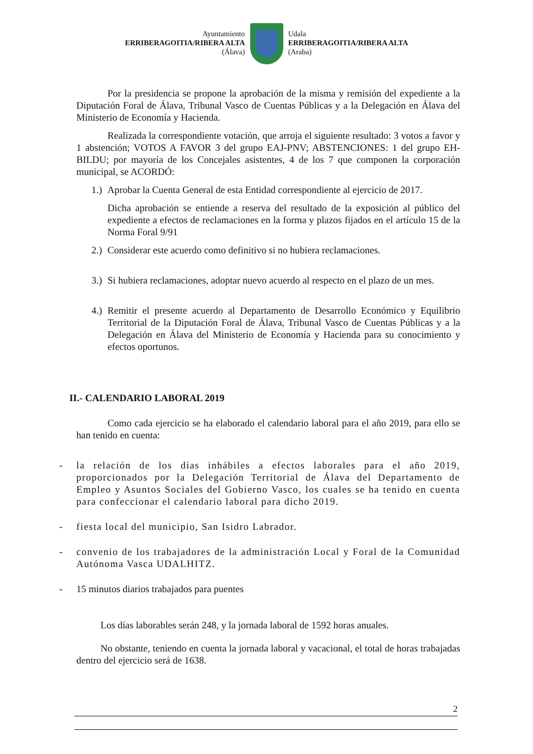Ayuntamiento
ERRIBERAGOITIA/RIBERA ALTA
(Álava)
Udala
ERRIBERAGOITIA/RIBERA ALTA
(Araba)
Por la presidencia se propone la aprobación de la misma y remisión del expediente a la Diputación Foral de Álava, Tribunal Vasco de Cuentas Públicas y a la Delegación en Álava del Ministerio de Economía y Hacienda.
Realizada la correspondiente votación, que arroja el siguiente resultado: 3 votos a favor y 1 abstención; VOTOS A FAVOR 3 del grupo EAJ-PNV; ABSTENCIONES: 1 del grupo EH-BILDU; por mayoría de los Concejales asistentes, 4 de los 7 que componen la corporación municipal, se ACORDÓ:
1.) Aprobar la Cuenta General de esta Entidad correspondiente al ejercicio de 2017.
Dicha aprobación se entiende a reserva del resultado de la exposición al público del expediente a efectos de reclamaciones en la forma y plazos fijados en el artículo 15 de la Norma Foral 9/91
2.) Considerar este acuerdo como definitivo si no hubiera reclamaciones.
3.) Si hubiera reclamaciones, adoptar nuevo acuerdo al respecto en el plazo de un mes.
4.) Remitir el presente acuerdo al Departamento de Desarrollo Económico y Equilibrio Territorial de la Diputación Foral de Álava, Tribunal Vasco de Cuentas Públicas y a la Delegación en Álava del Ministerio de Economía y Hacienda para su conocimiento y efectos oportunos.
II.- CALENDARIO LABORAL 2019
Como cada ejercicio se ha elaborado el calendario laboral para el año 2019, para ello se han tenido en cuenta:
- la relación de los días inhábiles a efectos laborales para el año 2019, proporcionados por la Delegación Territorial de Álava del Departamento de Empleo y Asuntos Sociales del Gobierno Vasco, los cuales se ha tenido en cuenta para confeccionar el calendario laboral para dicho 2019.
- fiesta local del municipio, San Isidro Labrador.
- convenio de los trabajadores de la administración Local y Foral de la Comunidad Autónoma Vasca UDALHITZ.
- 15 minutos diarios trabajados para puentes
Los días laborables serán 248, y la jornada laboral de 1592 horas anuales.
No obstante, teniendo en cuenta la jornada laboral y vacacional, el total de horas trabajadas dentro del ejercicio será de 1638.
2